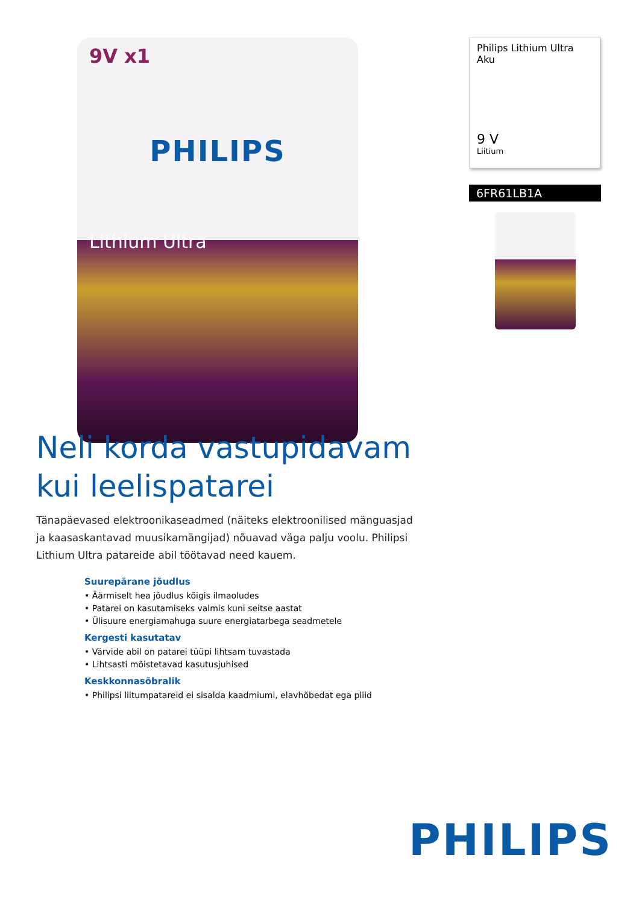9V x1
PHILIPS
Lithium Ultra
Philips Lithium Ultra
Aku
9 V
Liitium
6FR61LB1A
Neli korda vastupidavam kui leelispatarei
Tänapäevased elektroonikaseadmed (näiteks elektroonilised mänguasjad ja kaasaskantavad muusikamängijad) nõuavad väga palju voolu. Philipsi Lithium Ultra patareide abil töötavad need kauem.
Suurepärane jõudlus
• Äärmiselt hea jõudlus kõigis ilmaoludes
• Patarei on kasutamiseks valmis kuni seitse aastat
• Ülisuure energiamahuga suure energiatarbega seadmetele
Kergesti kasutatav
• Värvide abil on patarei tüüpi lihtsam tuvastada
• Lihtsasti mõistetavad kasutusjuhised
Keskkonnasõbralik
• Philipsi liitumpatareid ei sisalda kaadmiumi, elavhõbedat ega pliid
PHILIPS